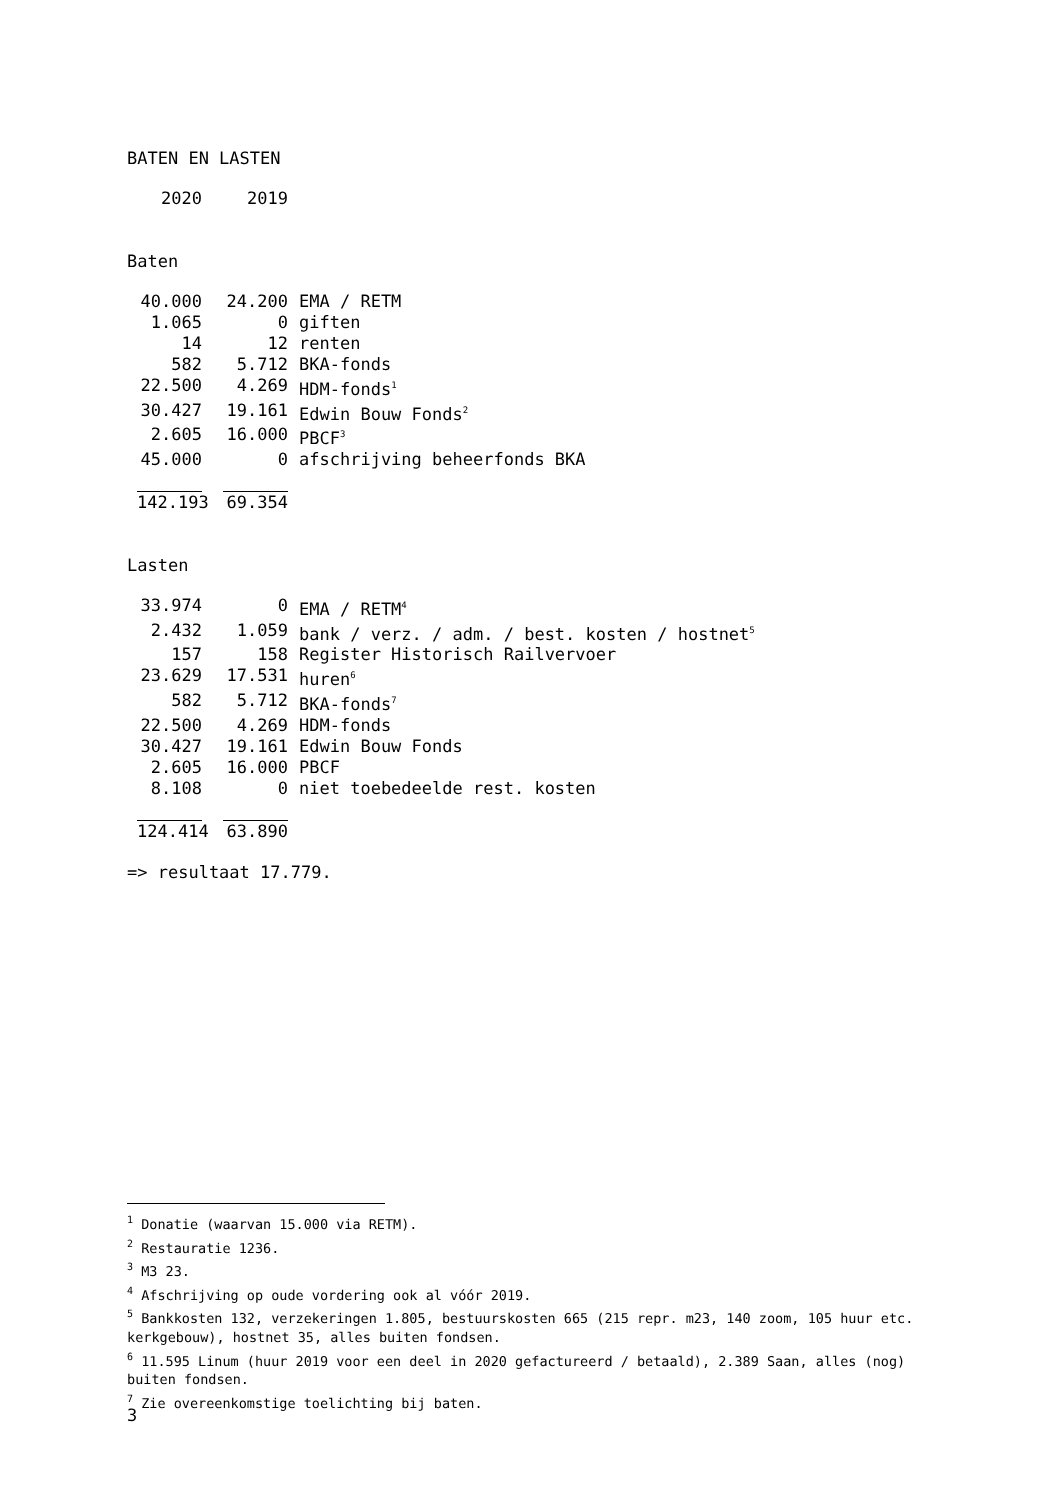BATEN EN LASTEN
| 2020 | 2019 |
Baten
| 40.000 | 24.200 | EMA / RETM |
| 1.065 | 0 | giften |
| 14 | 12 | renten |
| 582 | 5.712 | BKA-fonds |
| 22.500 | 4.269 | HDM-fonds<sup>1</sup> |
| 30.427 | 19.161 | Edwin Bouw Fonds<sup>2</sup> |
| 2.605 | 16.000 | PBCF<sup>3</sup> |
| 45.000 | 0 | afschrijving beheerfonds BKA |
| 142.193 | 69.354 | |
Lasten
| 33.974 | 0 | EMA / RETM<sup>4</sup> |
| 2.432 | 1.059 | bank / verz. / adm. / best. kosten / hostnet<sup>5</sup> |
| 157 | 158 | Register Historisch Railvervoer |
| 23.629 | 17.531 | huren<sup>6</sup> |
| 582 | 5.712 | BKA-fonds<sup>7</sup> |
| 22.500 | 4.269 | HDM-fonds |
| 30.427 | 19.161 | Edwin Bouw Fonds |
| 2.605 | 16.000 | PBCF |
| 8.108 | 0 | niet toebedeelde rest. kosten |
| 124.414 | 63.890 | |
=> resultaat 17.779.
<sup>1</sup> Donatie (waarvan 15.000 via RETM).
<sup>2</sup> Restauratie 1236.
<sup>3</sup> M3 23.
<sup>4</sup> Afschrijving op oude vordering ook al vóór 2019.
<sup>5</sup> Bankkosten 132, verzekeringen 1.805, bestuurskosten 665 (215 repr. m23, 140 zoom, 105 huur etc. kerkgebouw), hostnet 35, alles buiten fondsen.
<sup>6</sup> 11.595 Linum (huur 2019 voor een deel in 2020 gefactureerd / betaald), 2.389 Saan, alles (nog) buiten fondsen.
<sup>7</sup> Zie overeenkomstige toelichting bij baten.
3